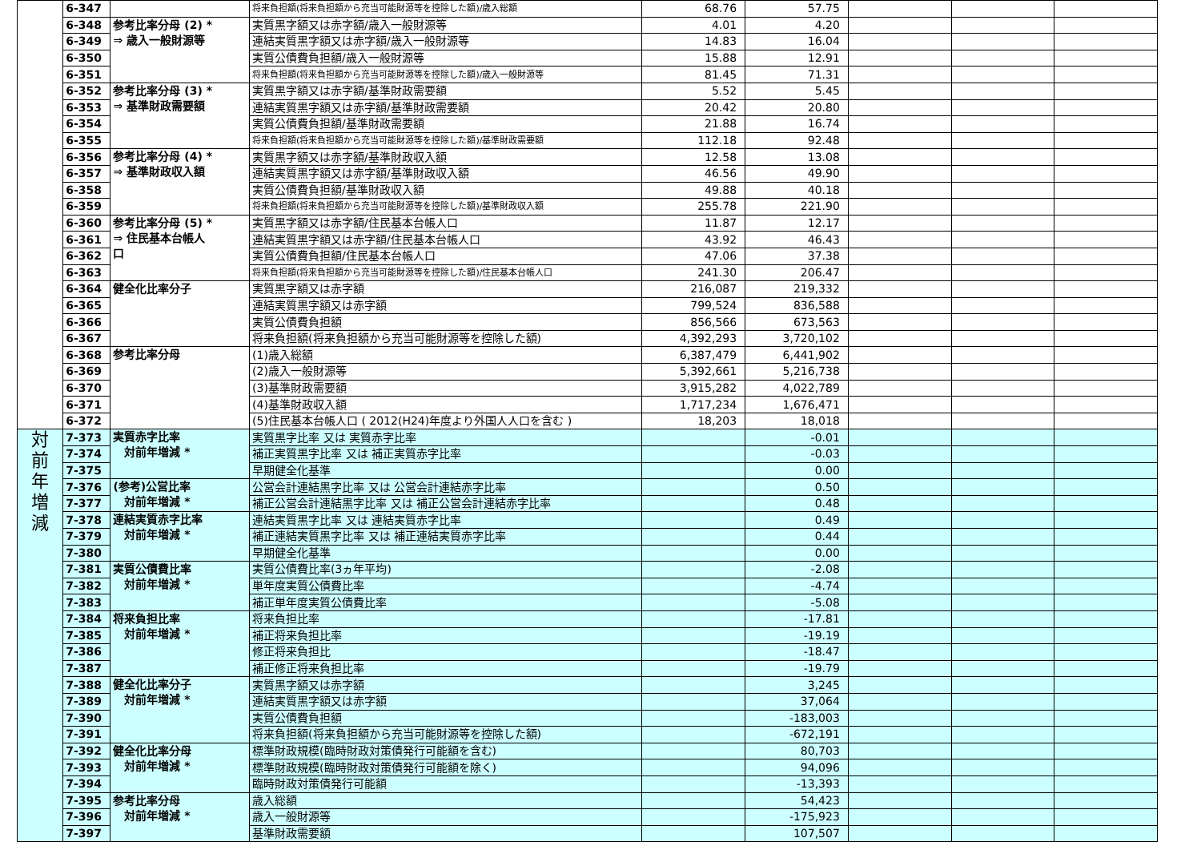| | 6-347 | | 将来負担額(将来負担額から充当可能財源等を控除した額)/歳入総額 | 68.76 | 57.75 | | | |
| | 6-348 | 参考比率分母 (2) * ⇒ 歳入一般財源等 | 実質黒字額又は赤字額/歳入一般財源等 | 4.01 | 4.20 | | | |
| | 6-349 | | 連結実質黒字額又は赤字額/歳入一般財源等 | 14.83 | 16.04 | | | |
| | 6-350 | | 実質公債費負担額/歳入一般財源等 | 15.88 | 12.91 | | | |
| | 6-351 | | 将来負担額(将来負担額から充当可能財源等を控除した額)/歳入一般財源等 | 81.45 | 71.31 | | | |
| | 6-352 | 参考比率分母 (3) * ⇒ 基準財政需要額 | 実質黒字額又は赤字額/基準財政需要額 | 5.52 | 5.45 | | | |
| | 6-353 | | 連結実質黒字額又は赤字額/基準財政需要額 | 20.42 | 20.80 | | | |
| | 6-354 | | 実質公債費負担額/基準財政需要額 | 21.88 | 16.74 | | | |
| | 6-355 | | 将来負担額(将来負担額から充当可能財源等を控除した額)/基準財政需要額 | 112.18 | 92.48 | | | |
| | 6-356 | 参考比率分母 (4) * ⇒ 基準財政収入額 | 実質黒字額又は赤字額/基準財政収入額 | 12.58 | 13.08 | | | |
| | 6-357 | | 連結実質黒字額又は赤字額/基準財政収入額 | 46.56 | 49.90 | | | |
| | 6-358 | | 実質公債費負担額/基準財政収入額 | 49.88 | 40.18 | | | |
| | 6-359 | | 将来負担額(将来負担額から充当可能財源等を控除した額)/基準財政収入額 | 255.78 | 221.90 | | | |
| | 6-360 | 参考比率分母 (5) * ⇒ 住民基本台帳人 口 | 実質黒字額又は赤字額/住民基本台帳人口 | 11.87 | 12.17 | | | |
| | 6-361 | | 連結実質黒字額又は赤字額/住民基本台帳人口 | 43.92 | 46.43 | | | |
| | 6-362 | | 実質公債費負担額/住民基本台帳人口 | 47.06 | 37.38 | | | |
| | 6-363 | | 将来負担額(将来負担額から充当可能財源等を控除した額)/住民基本台帳人口 | 241.30 | 206.47 | | | |
| | 6-364 | 健全化比率分子 | 実質黒字額又は赤字額 | 216,087 | 219,332 | | | |
| | 6-365 | | 連結実質黒字額又は赤字額 | 799,524 | 836,588 | | | |
| | 6-366 | | 実質公債費負担額 | 856,566 | 673,563 | | | |
| | 6-367 | | 将来負担額(将来負担額から充当可能財源等を控除した額) | 4,392,293 | 3,720,102 | | | |
| | 6-368 | 参考比率分母 | (1)歳入総額 | 6,387,479 | 6,441,902 | | | |
| | 6-369 | | (2)歳入一般財源等 | 5,392,661 | 5,216,738 | | | |
| | 6-370 | | (3)基準財政需要額 | 3,915,282 | 4,022,789 | | | |
| | 6-371 | | (4)基準財政収入額 | 1,717,234 | 1,676,471 | | | |
| | 6-372 | | (5)住民基本台帳人口 ( 2012(H24)年度より外国人人口を含む ) | 18,203 | 18,018 | | | |
| 対 前 年 増 減 | 7-373 | 実質赤字比率 対前年増減 * | 実質黒字比率 又は 実質赤字比率 | | -0.01 | | | |
| | 7-374 | | 補正実質黒字比率 又は 補正実質赤字比率 | | -0.03 | | | |
| | 7-375 | | 早期健全化基準 | | 0.00 | | | |
| | 7-376 | (参考)公営比率 対前年増減 * | 公営会計連結黒字比率 又は 公営会計連結赤字比率 | | 0.50 | | | |
| | 7-377 | | 補正公営会計連結黒字比率 又は 補正公営会計連結赤字比率 | | 0.48 | | | |
| | 7-378 | 連結実質赤字比率 対前年増減 * | 連結実質黒字比率 又は 連結実質赤字比率 | | 0.49 | | | |
| | 7-379 | | 補正連結実質黒字比率 又は 補正連結実質赤字比率 | | 0.44 | | | |
| | 7-380 | | 早期健全化基準 | | 0.00 | | | |
| | 7-381 | 実質公債費比率 対前年増減 * | 実質公債費比率(3ヵ年平均) | | -2.08 | | | |
| | 7-382 | | 単年度実質公債費比率 | | -4.74 | | | |
| | 7-383 | | 補正単年度実質公債費比率 | | -5.08 | | | |
| | 7-384 | 将来負担比率 対前年増減 * | 将来負担比率 | | -17.81 | | | |
| | 7-385 | | 補正将来負担比率 | | -19.19 | | | |
| | 7-386 | | 修正将来負担比 | | -18.47 | | | |
| | 7-387 | | 補正修正将来負担比率 | | -19.79 | | | |
| | 7-388 | 健全化比率分子 対前年増減 * | 実質黒字額又は赤字額 | | 3,245 | | | |
| | 7-389 | | 連結実質黒字額又は赤字額 | | 37,064 | | | |
| | 7-390 | | 実質公債費負担額 | | -183,003 | | | |
| | 7-391 | | 将来負担額(将来負担額から充当可能財源等を控除した額) | | -672,191 | | | |
| | 7-392 | 健全化比率分母 対前年増減 * | 標準財政規模(臨時財政対策債発行可能額を含む) | | 80,703 | | | |
| | 7-393 | | 標準財政規模(臨時財政対策債発行可能額を除く) | | 94,096 | | | |
| | 7-394 | | 臨時財政対策債発行可能額 | | -13,393 | | | |
| | 7-395 | 参考比率分母 対前年増減 * | 歳入総額 | | 54,423 | | | |
| | 7-396 | | 歳入一般財源等 | | -175,923 | | | |
| | 7-397 | | 基準財政需要額 | | 107,507 | | | |